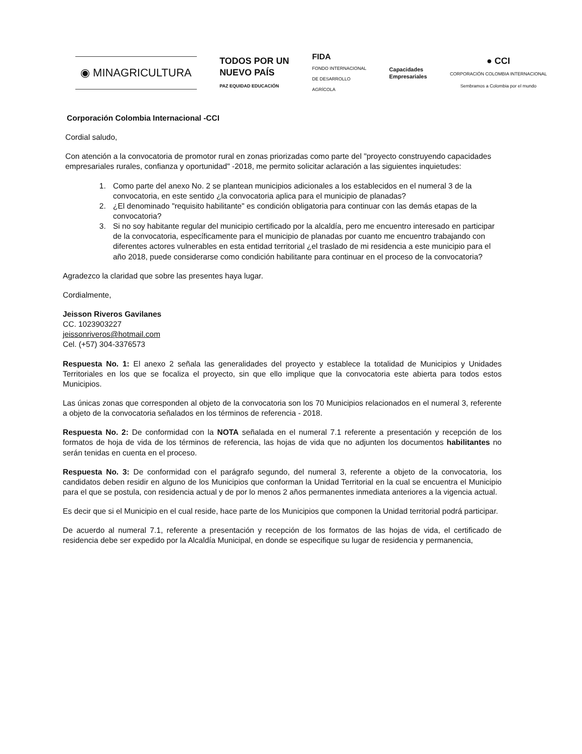◉ MINAGRICULTURA
TODOS POR UN
NUEVO PAÍS
PAZ EQUIDAD EDUCACIÓN
FIDA
FONDO INTERNACIONAL
DE DESARROLLO
AGRÍCOLA
Capacidades
Empresariales
● CCI
CORPORACIÓN COLOMBIA INTERNACIONAL
Sembramos a Colombia por el mundo
Corporación Colombia Internacional -CCI
Cordial saludo,
Con atención a la convocatoria de promotor rural en zonas priorizadas como parte del "proyecto construyendo capacidades empresariales rurales, confianza y oportunidad" -2018, me permito solicitar aclaración a las siguientes inquietudes:
1. Como parte del anexo No. 2 se plantean municipios adicionales a los establecidos en el numeral 3 de la convocatoria, en este sentido ¿la convocatoria aplica para el municipio de planadas?
2. ¿El denominado "requisito habilitante" es condición obligatoria para continuar con las demás etapas de la convocatoria?
3. Si no soy habitante regular del municipio certificado por la alcaldía, pero me encuentro interesado en participar de la convocatoria, específicamente para el municipio de planadas por cuanto me encuentro trabajando con diferentes actores vulnerables en esta entidad territorial ¿el traslado de mi residencia a este municipio para el año 2018, puede considerarse como condición habilitante para continuar en el proceso de la convocatoria?
Agradezco la claridad que sobre las presentes haya lugar.
Cordialmente,
Jeisson Riveros Gavilanes
CC. 1023903227
jeissonriveros@hotmail.com
Cel. (+57) 304-3376573
Respuesta No. 1: El anexo 2 señala las generalidades del proyecto y establece la totalidad de Municipios y Unidades Territoriales en los que se focaliza el proyecto, sin que ello implique que la convocatoria este abierta para todos estos Municipios.
Las únicas zonas que corresponden al objeto de la convocatoria son los 70 Municipios relacionados en el numeral 3, referente a objeto de la convocatoria señalados en los términos de referencia - 2018.
Respuesta No. 2: De conformidad con la NOTA señalada en el numeral 7.1 referente a presentación y recepción de los formatos de hoja de vida de los términos de referencia, las hojas de vida que no adjunten los documentos habilitantes no serán tenidas en cuenta en el proceso.
Respuesta No. 3: De conformidad con el parágrafo segundo, del numeral 3, referente a objeto de la convocatoria, los candidatos deben residir en alguno de los Municipios que conforman la Unidad Territorial en la cual se encuentra el Municipio para el que se postula, con residencia actual y de por lo menos 2 años permanentes inmediata anteriores a la vigencia actual.
Es decir que si el Municipio en el cual reside, hace parte de los Municipios que componen la Unidad territorial podrá participar.
De acuerdo al numeral 7.1, referente a presentación y recepción de los formatos de las hojas de vida, el certificado de residencia debe ser expedido por la Alcaldía Municipal, en donde se especifique su lugar de residencia y permanencia,